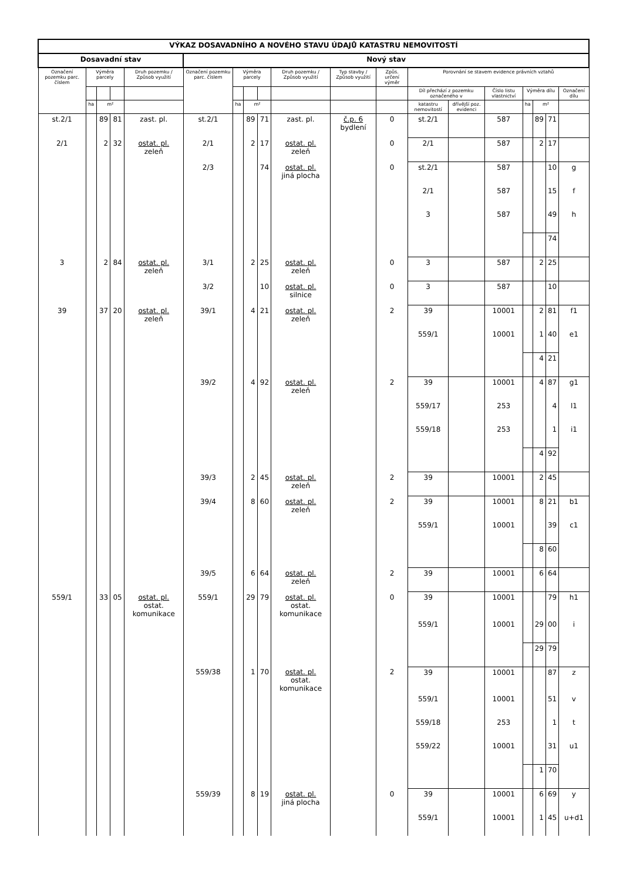| VÝKAZ DOSAVADNÍHO A NOVÉHO STAVU ÚDAJŮ KATASTRU NEMOVITOSTÍ | | | | | | | | | | | | | | | | | | |
| --- | --- | --- | --- | --- | --- | --- | --- | --- | --- | --- | --- | --- | --- | --- | --- | --- | --- | --- |
| Dosavadní stav | | | | | Nový stav | | | | | | | | | | | | | |
| Označení pozemku parc. číslem | Výměra parcely | | | Druh pozemku / Způsob využití | Označení pozemku parc. číslem | Výměra parcely | | | Druh pozemku / Způsob využití | Typ stavby / Způsob využití | Způs. určení výměr | Porovnání se stavem evidence právních vztahů | | | | | | |
| | | | | | | | | | | | | Díl přechází z pozemku označeného v | | Číslo listu vlastnictví | Výměra dílu | | | Označení dílu |
| | ha | m² | | | | ha | m² | | | | | katastru nemovitostí | dřívější poz. evidenci | | ha | m² | | |
| st.2/1 | | 89 | 81 | zast. pl. | st.2/1 | | 89 | 71 | zast. pl. | č.p. 6 bydlení | 0 | st.2/1 | | 587 | | 89 | 71 | |
| 2/1 | | 2 | 32 | ostat. pl. zeleň | 2/1 | | 2 | 17 | ostat. pl. zeleň | | 0 | 2/1 | | 587 | | 2 | 17 | |
| | | | | | 2/3 | | | 74 | ostat. pl. jiná plocha | | 0 | st.2/1 | | 587 | | | 10 | g |
| | | | | | | | | | | | | 2/1 | | 587 | | | 15 | f |
| | | | | | | | | | | | | 3 | | 587 | | | 49 | h |
| | | | | | | | | | | | | | | | | | 74 | |
| 3 | | 2 | 84 | ostat. pl. zeleň | 3/1 | | 2 | 25 | ostat. pl. zeleň | | 0 | 3 | | 587 | | 2 | 25 | |
| | | | | | 3/2 | | | 10 | ostat. pl. silnice | | 0 | 3 | | 587 | | | 10 | |
| 39 | | 37 | 20 | ostat. pl. zeleň | 39/1 | | 4 | 21 | ostat. pl. zeleň | | 2 | 39 | | 10001 | | 2 | 81 | f1 |
| | | | | | | | | | | | | 559/1 | | 10001 | | 1 | 40 | e1 |
| | | | | | | | | | | | | | | | | 4 | 21 | |
| | | | | | 39/2 | | 4 | 92 | ostat. pl. zeleň | | 2 | 39 | | 10001 | | 4 | 87 | g1 |
| | | | | | | | | | | | | 559/17 | | 253 | | | 4 | l1 |
| | | | | | | | | | | | | 559/18 | | 253 | | | 1 | i1 |
| | | | | | | | | | | | | | | | | 4 | 92 | |
| | | | | | 39/3 | | 2 | 45 | ostat. pl. zeleň | | 2 | 39 | | 10001 | | 2 | 45 | |
| | | | | | 39/4 | | 8 | 60 | ostat. pl. zeleň | | 2 | 39 | | 10001 | | 8 | 21 | b1 |
| | | | | | | | | | | | | 559/1 | | 10001 | | | 39 | c1 |
| | | | | | | | | | | | | | | | | 8 | 60 | |
| | | | | | 39/5 | | 6 | 64 | ostat. pl. zeleň | | 2 | 39 | | 10001 | | 6 | 64 | |
| 559/1 | | 33 | 05 | ostat. pl. ostat. komunikace | 559/1 | | 29 | 79 | ostat. pl. ostat. komunikace | | 0 | 39 | | 10001 | | | 79 | h1 |
| | | | | | | | | | | | | 559/1 | | 10001 | | 29 | 00 | i |
| | | | | | | | | | | | | | | | | 29 | 79 | |
| | | | | | 559/38 | | 1 | 70 | ostat. pl. ostat. komunikace | | 2 | 39 | | 10001 | | | 87 | z |
| | | | | | | | | | | | | 559/1 | | 10001 | | | 51 | v |
| | | | | | | | | | | | | 559/18 | | 253 | | | 1 | t |
| | | | | | | | | | | | | 559/22 | | 10001 | | | 31 | u1 |
| | | | | | | | | | | | | | | | | 1 | 70 | |
| | | | | | 559/39 | | 8 | 19 | ostat. pl. jiná plocha | | 0 | 39 | | 10001 | | 6 | 69 | y |
| | | | | | | | | | | | | 559/1 | | 10001 | | 1 | 45 | u+d1 |